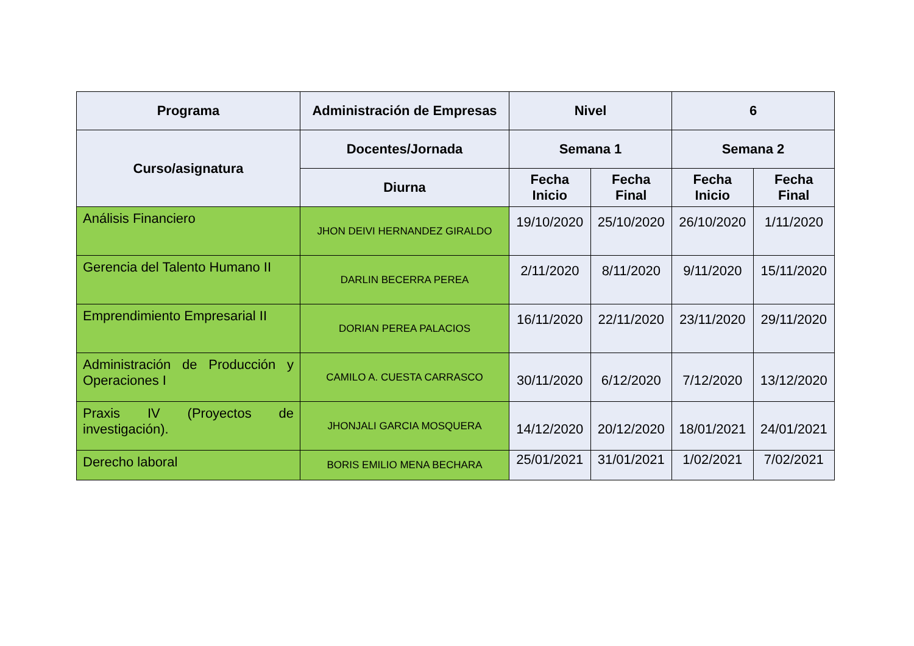| Programa | Administración de Empresas | Nivel | | 6 | |
| --- | --- | --- | --- | --- | --- |
| Curso/asignatura | Docentes/Jornada | Semana 1 | | Semana 2 | |
| | Diurna | Fecha Inicio | Fecha Final | Fecha Inicio | Fecha Final |
| Análisis Financiero | JHON DEIVI HERNANDEZ GIRALDO | 19/10/2020 | 25/10/2020 | 26/10/2020 | 1/11/2020 |
| Gerencia del Talento Humano II | DARLIN BECERRA PEREA | 2/11/2020 | 8/11/2020 | 9/11/2020 | 15/11/2020 |
| Emprendimiento Empresarial II | DORIAN PEREA PALACIOS | 16/11/2020 | 22/11/2020 | 23/11/2020 | 29/11/2020 |
| Administración de Producción y Operaciones I | CAMILO A. CUESTA CARRASCO | 30/11/2020 | 6/12/2020 | 7/12/2020 | 13/12/2020 |
| Praxis IV (Proyectos de investigación). | JHONJALI GARCIA MOSQUERA | 14/12/2020 | 20/12/2020 | 18/01/2021 | 24/01/2021 |
| Derecho laboral | BORIS EMILIO MENA BECHARA | 25/01/2021 | 31/01/2021 | 1/02/2021 | 7/02/2021 |